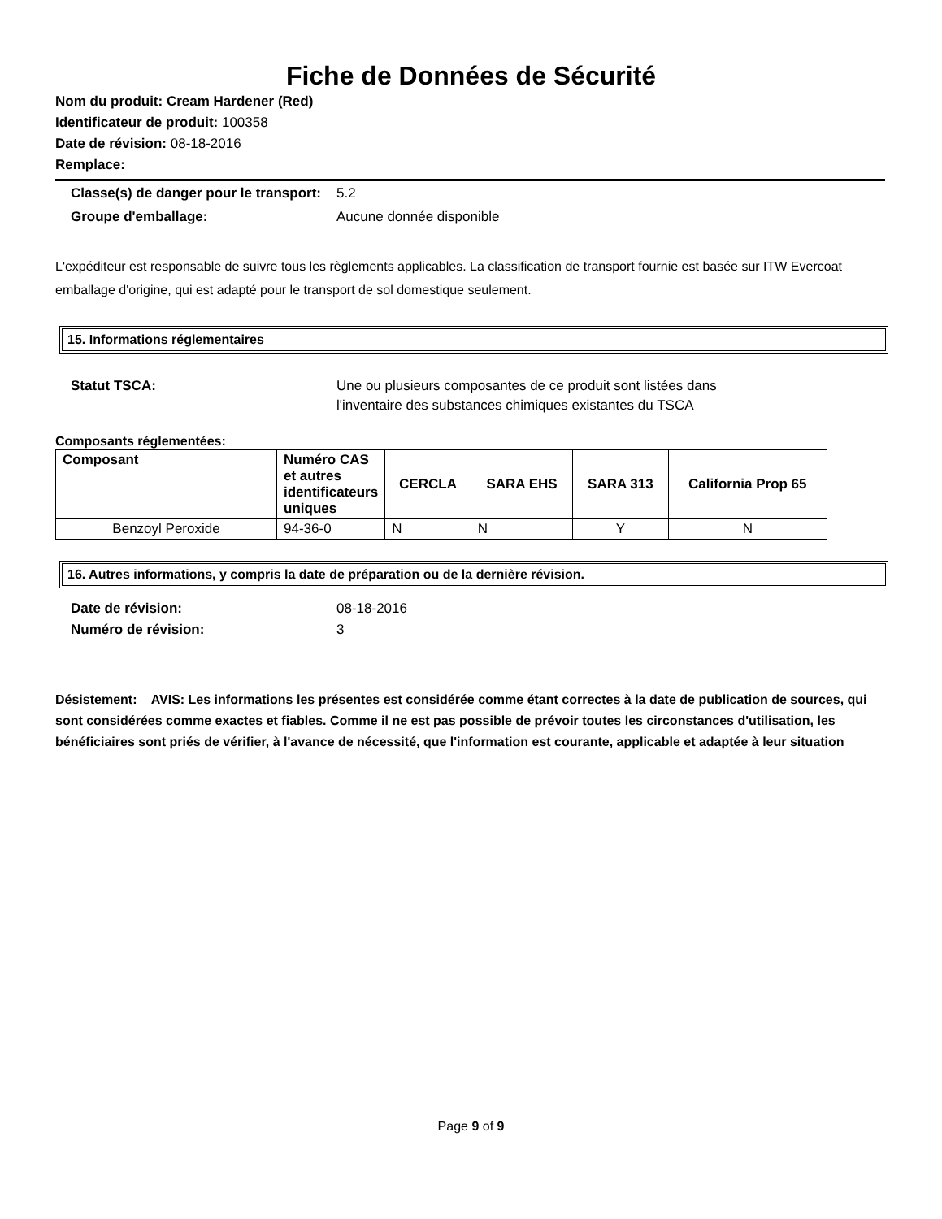Fiche de Données de Sécurité
Nom du produit: Cream Hardener (Red)
Identificateur de produit: 100358
Date de révision: 08-18-2016
Remplace:
Classe(s) de danger pour le transport:
5.2
Groupe d'emballage: Aucune donnée disponible
L'expéditeur est responsable de suivre tous les règlements applicables. La classification de transport fournie est basée sur ITW Evercoat emballage d'origine, qui est adapté pour le transport de sol domestique seulement.
15. Informations réglementaires
Statut TSCA: Une ou plusieurs composantes de ce produit sont listées dans l'inventaire des substances chimiques existantes du TSCA
Composants réglementées:
| Composant | Numéro CAS et autres identificateurs uniques | CERCLA | SARA EHS | SARA 313 | California Prop 65 |
| --- | --- | --- | --- | --- | --- |
| Benzoyl Peroxide | 94-36-0 | N | N | Y | N |
16. Autres informations, y compris la date de préparation ou de la dernière révision.
Date de révision: 08-18-2016
Numéro de révision: 3
Désistement: AVIS: Les informations les présentes est considérée comme étant correctes à la date de publication de sources, qui sont considérées comme exactes et fiables. Comme il ne est pas possible de prévoir toutes les circonstances d'utilisation, les bénéficiaires sont priés de vérifier, à l'avance de nécessité, que l'information est courante, applicable et adaptée à leur situation
Page 9 of 9